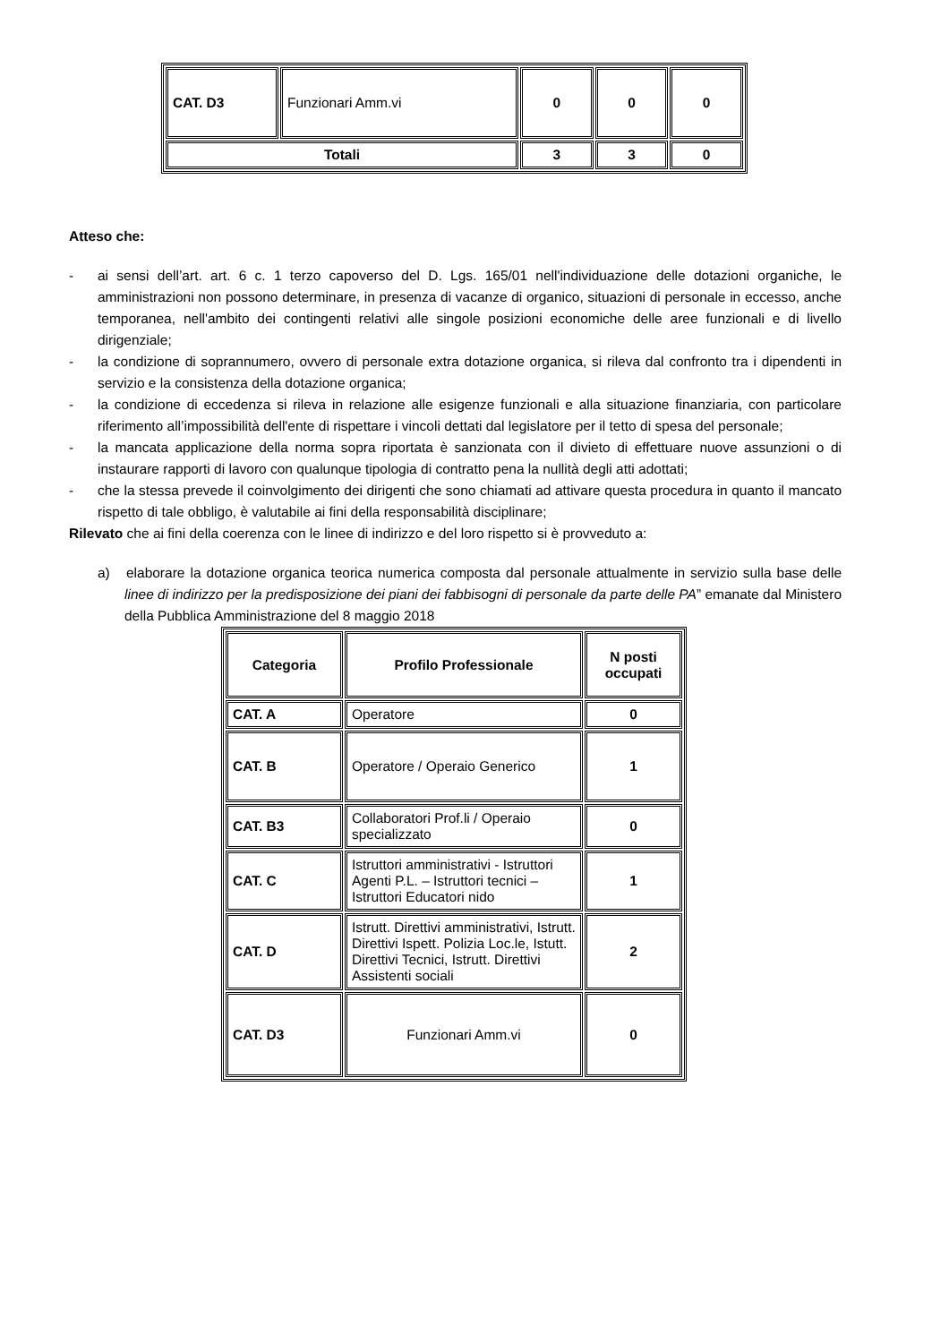| CAT. D3 | Funzionari Amm.vi | 0 | 0 | 0 |
| Totali | | 3 | 3 | 0 |
Atteso che:
- ai sensi dell’art. art. 6 c. 1 terzo capoverso del D. Lgs. 165/01 nell'individuazione delle dotazioni organiche, le amministrazioni non possono determinare, in presenza di vacanze di organico, situazioni di personale in eccesso, anche temporanea, nell'ambito dei contingenti relativi alle singole posizioni economiche delle aree funzionali e di livello dirigenziale;
- la condizione di soprannumero, ovvero di personale extra dotazione organica, si rileva dal confronto tra i dipendenti in servizio e la consistenza della dotazione organica;
- la condizione di eccedenza si rileva in relazione alle esigenze funzionali e alla situazione finanziaria, con particolare riferimento all’impossibilità dell'ente di rispettare i vincoli dettati dal legislatore per il tetto di spesa del personale;
- la mancata applicazione della norma sopra riportata è sanzionata con il divieto di effettuare nuove assunzioni o di instaurare rapporti di lavoro con qualunque tipologia di contratto pena la nullità degli atti adottati;
- che la stessa prevede il coinvolgimento dei dirigenti che sono chiamati ad attivare questa procedura in quanto il mancato rispetto di tale obbligo, è valutabile ai fini della responsabilità disciplinare;
Rilevato che ai fini della coerenza con le linee di indirizzo e del loro rispetto si è provveduto a:
a) elaborare la dotazione organica teorica numerica composta dal personale attualmente in servizio sulla base delle linee di indirizzo per la predisposizione dei piani dei fabbisogni di personale da parte delle PA” emanate dal Ministero della Pubblica Amministrazione del 8 maggio 2018
| Categoria | Profilo Professionale | N posti occupati |
| --- | --- | --- |
| CAT. A | Operatore | 0 |
| CAT. B | Operatore / Operaio Generico | 1 |
| CAT. B3 | Collaboratori Prof.li / Operaio specializzato | 0 |
| CAT. C | Istruttori amministrativi - Istruttori Agenti P.L. – Istruttori tecnici – Istruttori Educatori nido | 1 |
| CAT. D | Istrutt. Direttivi amministrativi, Istrutt. Direttivi Ispett. Polizia Loc.le, Istutt. Direttivi Tecnici, Istrutt. Direttivi Assistenti sociali | 2 |
| CAT. D3 | Funzionari Amm.vi | 0 |